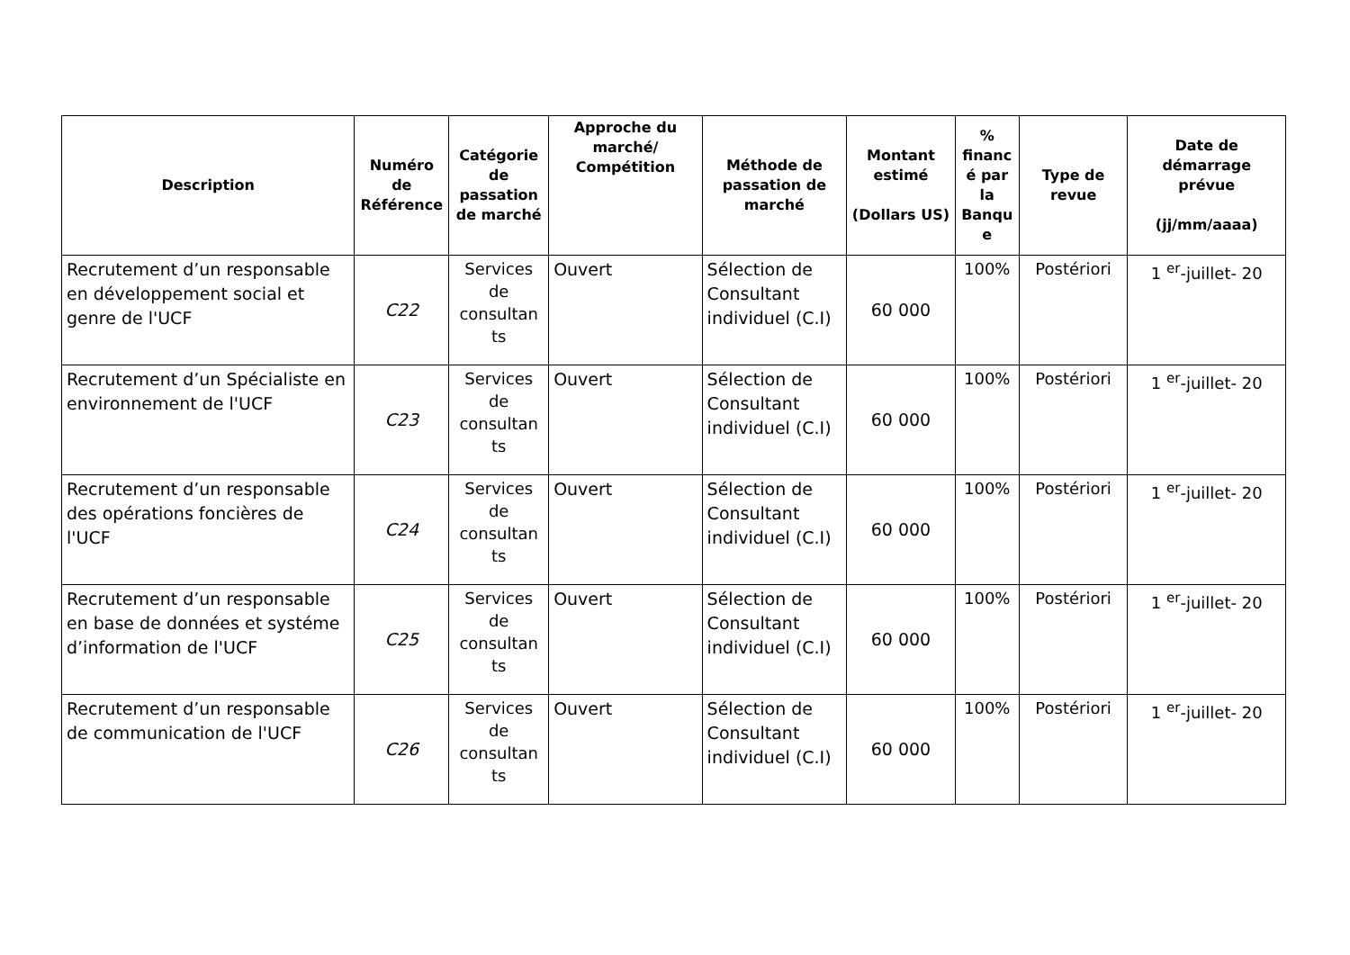| Description | Numéro de Référence | Catégorie de passation de marché | Approche du marché/ Compétition | Méthode de passation de marché | Montant estimé (Dollars US) | % financ é par la Banqu e | Type de revue | Date de démarrage prévue (jj/mm/aaaa) |
| --- | --- | --- | --- | --- | --- | --- | --- | --- |
| Recrutement d’un responsable en développement social et genre de l'UCF | C22 | Services de consultan ts | Ouvert | Sélection de Consultant individuel (C.I) | 60 000 | 100% | Postériori | 1 <sup>er</sup>-juillet- 20 |
| Recrutement d’un Spécialiste en environnement de l'UCF | C23 | Services de consultan ts | Ouvert | Sélection de Consultant individuel (C.I) | 60 000 | 100% | Postériori | 1 <sup>er</sup>-juillet- 20 |
| Recrutement d’un responsable des opérations foncières de l'UCF | C24 | Services de consultan ts | Ouvert | Sélection de Consultant individuel (C.I) | 60 000 | 100% | Postériori | 1 <sup>er</sup>-juillet- 20 |
| Recrutement d’un responsable en base de données et systéme d’information de l'UCF | C25 | Services de consultan ts | Ouvert | Sélection de Consultant individuel (C.I) | 60 000 | 100% | Postériori | 1 <sup>er</sup>-juillet- 20 |
| Recrutement d’un responsable de communication de l'UCF | C26 | Services de consultan ts | Ouvert | Sélection de Consultant individuel (C.I) | 60 000 | 100% | Postériori | 1 <sup>er</sup>-juillet- 20 |